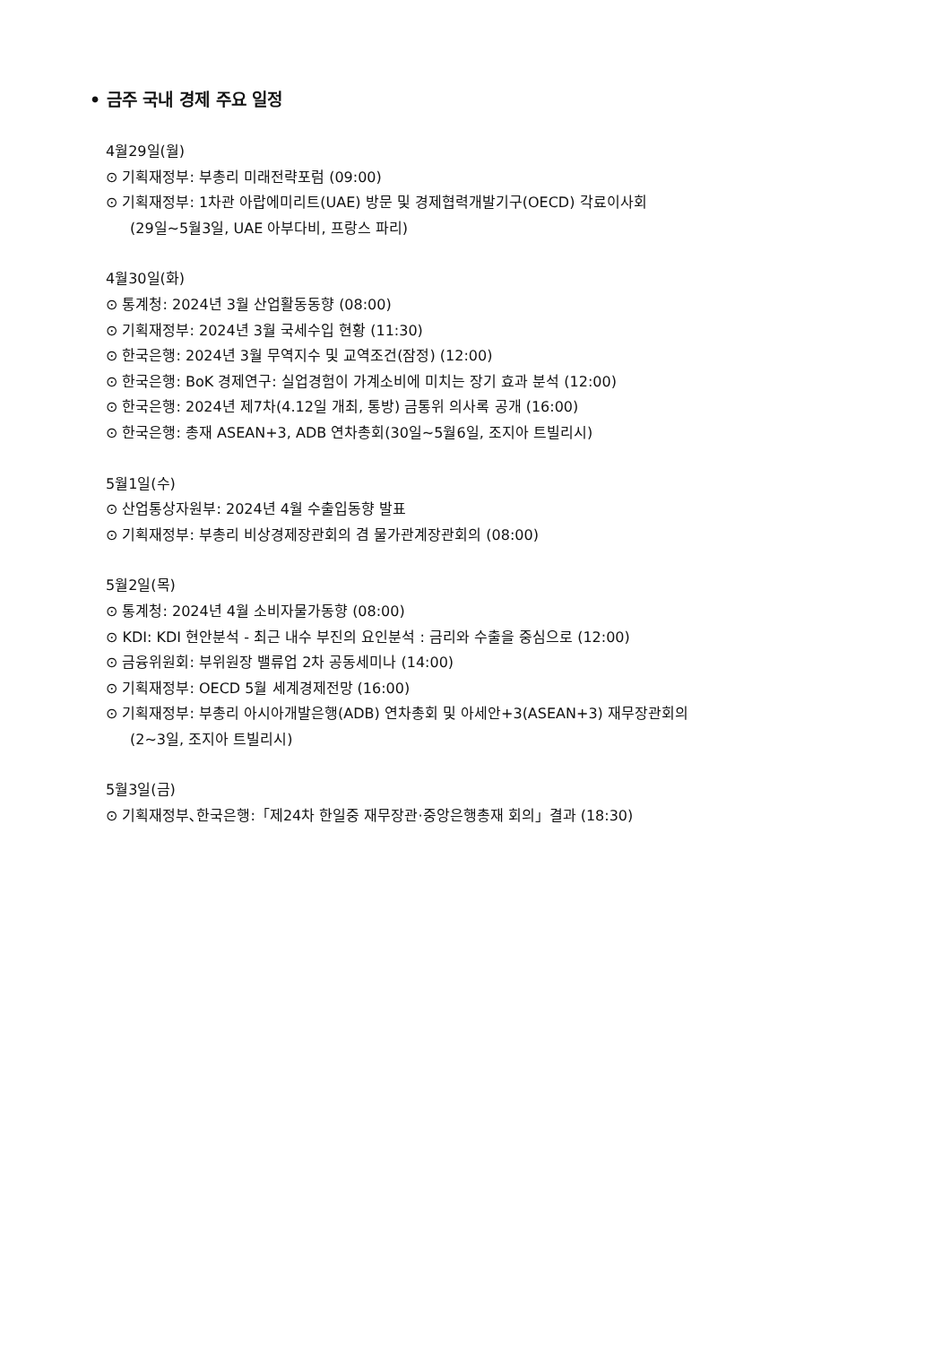• 금주 국내 경제 주요 일정
4월29일(월)
⊙ 기획재정부: 부총리 미래전략포럼 (09:00)
⊙ 기획재정부: 1차관 아랍에미리트(UAE) 방문 및 경제협력개발기구(OECD) 각료이사회
(29일~5월3일, UAE 아부다비, 프랑스 파리)
4월30일(화)
⊙ 통계청: 2024년 3월 산업활동동향 (08:00)
⊙ 기획재정부: 2024년 3월 국세수입 현황 (11:30)
⊙ 한국은행: 2024년 3월 무역지수 및 교역조건(잠정) (12:00)
⊙ 한국은행: BoK 경제연구: 실업경험이 가계소비에 미치는 장기 효과 분석 (12:00)
⊙ 한국은행: 2024년 제7차(4.12일 개최, 통방) 금통위 의사록 공개 (16:00)
⊙ 한국은행: 총재 ASEAN+3, ADB 연차총회(30일~5월6일, 조지아 트빌리시)
5월1일(수)
⊙ 산업통상자원부: 2024년 4월 수출입동향 발표
⊙ 기획재정부: 부총리 비상경제장관회의 겸 물가관계장관회의 (08:00)
5월2일(목)
⊙ 통계청: 2024년 4월 소비자물가동향 (08:00)
⊙ KDI: KDI 현안분석 - 최근 내수 부진의 요인분석 : 금리와 수출을 중심으로 (12:00)
⊙ 금융위원회: 부위원장 밸류업 2차 공동세미나 (14:00)
⊙ 기획재정부: OECD 5월 세계경제전망 (16:00)
⊙ 기획재정부: 부총리 아시아개발은행(ADB) 연차총회 및 아세안+3(ASEAN+3) 재무장관회의
(2~3일, 조지아 트빌리시)
5월3일(금)
⊙ 기획재정부､한국은행:「제24차 한일중 재무장관·중앙은행총재 회의」결과 (18:30)